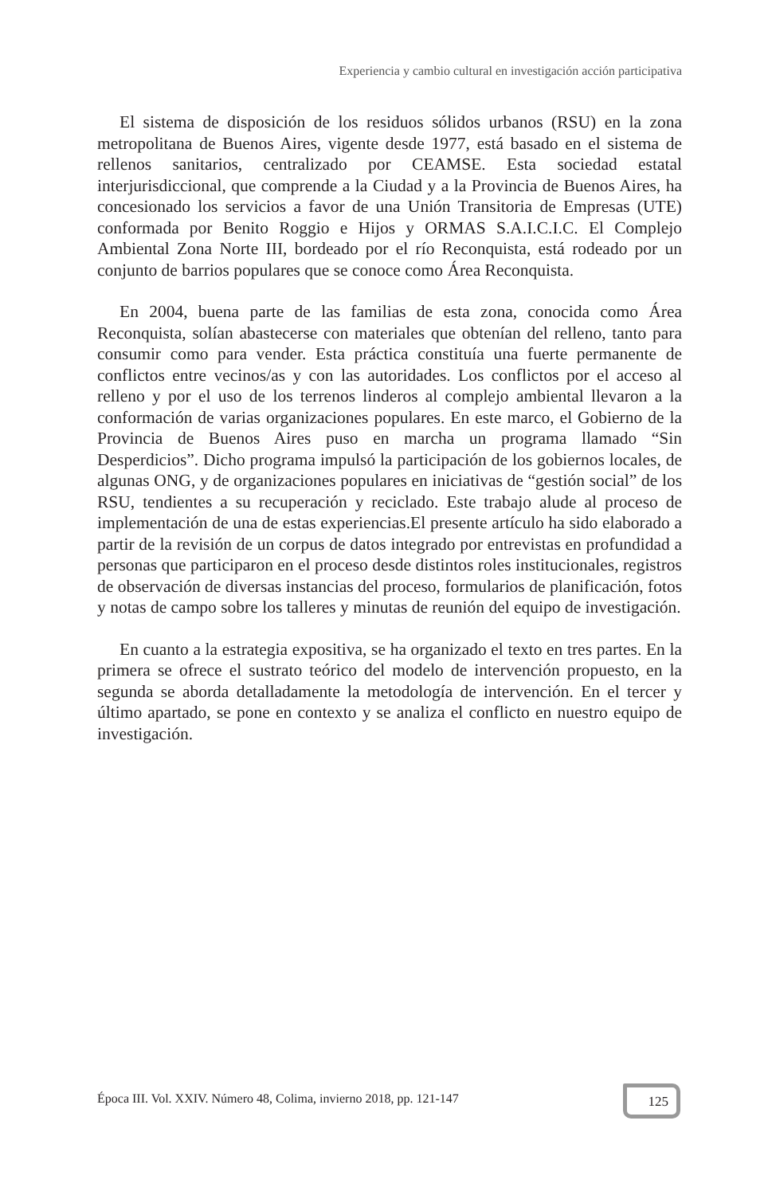Experiencia y cambio cultural en investigación acción participativa
El sistema de disposición de los residuos sólidos urbanos (RSU) en la zona metropolitana de Buenos Aires, vigente desde 1977, está basado en el sistema de rellenos sanitarios, centralizado por CEAMSE. Esta sociedad estatal interjurisdiccional, que comprende a la Ciudad y a la Provincia de Buenos Aires, ha concesionado los servicios a favor de una Unión Transitoria de Empresas (UTE) conformada por Benito Roggio e Hijos y ORMAS S.A.I.C.I.C. El Complejo Ambiental Zona Norte III, bordeado por el río Reconquista, está rodeado por un conjunto de barrios populares que se conoce como Área Reconquista.
En 2004, buena parte de las familias de esta zona, conocida como Área Reconquista, solían abastecerse con materiales que obtenían del relleno, tanto para consumir como para vender. Esta práctica constituía una fuerte permanente de conflictos entre vecinos/as y con las autoridades. Los conflictos por el acceso al relleno y por el uso de los terrenos linderos al complejo ambiental llevaron a la conformación de varias organizaciones populares. En este marco, el Gobierno de la Provincia de Buenos Aires puso en marcha un programa llamado “Sin Desperdicios”. Dicho programa impulsó la participación de los gobiernos locales, de algunas ONG, y de organizaciones populares en iniciativas de “gestión social” de los RSU, tendientes a su recuperación y reciclado. Este trabajo alude al proceso de implementación de una de estas experiencias.El presente artículo ha sido elaborado a partir de la revisión de un corpus de datos integrado por entrevistas en profundidad a personas que participaron en el proceso desde distintos roles institucionales, registros de observación de diversas instancias del proceso, formularios de planificación, fotos y notas de campo sobre los talleres y minutas de reunión del equipo de investigación.
En cuanto a la estrategia expositiva, se ha organizado el texto en tres partes. En la primera se ofrece el sustrato teórico del modelo de intervención propuesto, en la segunda se aborda detalladamente la metodología de intervención. En el tercer y último apartado, se pone en contexto y se analiza el conflicto en nuestro equipo de investigación.
Época III. Vol. XXIV. Número 48, Colima, invierno 2018, pp. 121-147
125